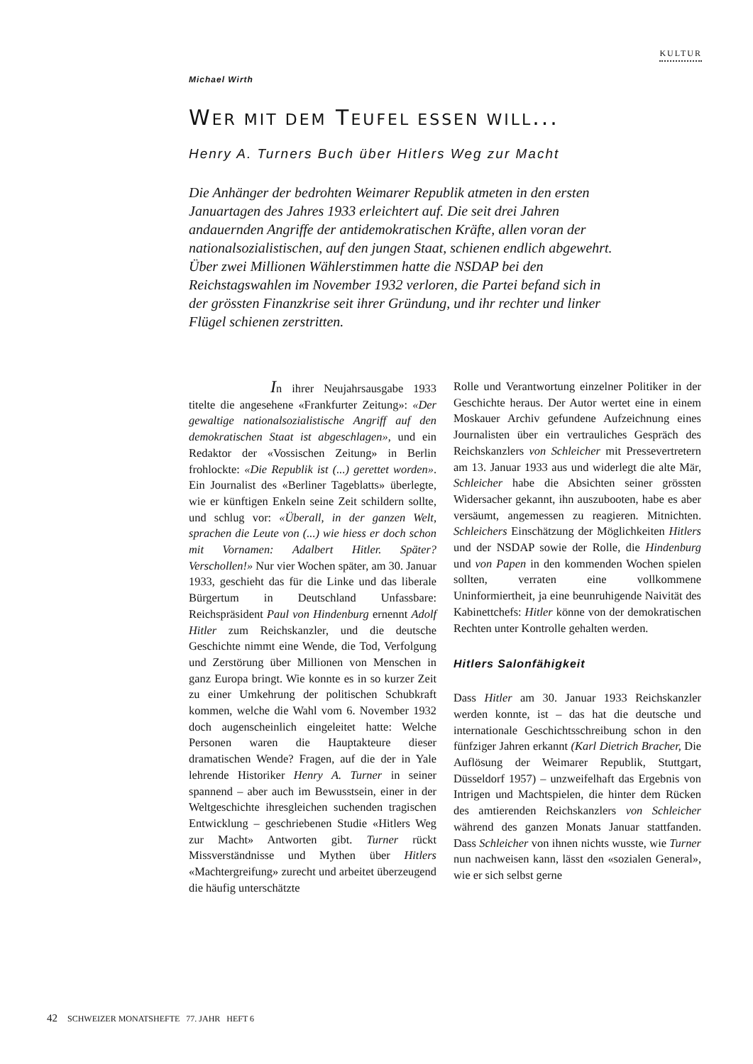KULTUR
Michael Wirth
WER MIT DEM TEUFEL ESSEN WILL...
Henry A. Turners Buch über Hitlers Weg zur Macht
Die Anhänger der bedrohten Weimarer Republik atmeten in den ersten Januartagen des Jahres 1933 erleichtert auf. Die seit drei Jahren andauernden Angriffe der antidemokratischen Kräfte, allen voran der nationalsozialistischen, auf den jungen Staat, schienen endlich abgewehrt. Über zwei Millionen Wählerstimmen hatte die NSDAP bei den Reichstagswahlen im November 1932 verloren, die Partei befand sich in der grössten Finanzkrise seit ihrer Gründung, und ihr rechter und linker Flügel schienen zerstritten.
In ihrer Neujahrsausgabe 1933 titelte die angesehene «Frankfurter Zeitung»: «Der gewaltige nationalsozialistische Angriff auf den demokratischen Staat ist abgeschlagen», und ein Redaktor der «Vossischen Zeitung» in Berlin frohlockte: «Die Republik ist (...) gerettet worden». Ein Journalist des «Berliner Tageblatts» überlegte, wie er künftigen Enkeln seine Zeit schildern sollte, und schlug vor: «Überall, in der ganzen Welt, sprachen die Leute von (...) wie hiess er doch schon mit Vornamen: Adalbert Hitler. Später? Verschollen!» Nur vier Wochen später, am 30. Januar 1933, geschieht das für die Linke und das liberale Bürgertum in Deutschland Unfassbare: Reichspräsident Paul von Hindenburg ernennt Adolf Hitler zum Reichskanzler, und die deutsche Geschichte nimmt eine Wende, die Tod, Verfolgung und Zerstörung über Millionen von Menschen in ganz Europa bringt. Wie konnte es in so kurzer Zeit zu einer Umkehrung der politischen Schubkraft kommen, welche die Wahl vom 6. November 1932 doch augenscheinlich eingeleitet hatte: Welche Personen waren die Hauptakteure dieser dramatischen Wende? Fragen, auf die der in Yale lehrende Historiker Henry A. Turner in seiner spannend – aber auch im Bewusstsein, einer in der Weltgeschichte ihresgleichen suchenden tragischen Entwicklung – geschriebenen Studie «Hitlers Weg zur Macht» Antworten gibt. Turner rückt Missverständnisse und Mythen über Hitlers «Machtergreifung» zurecht und arbeitet überzeugend die häufig unterschätzte
Rolle und Verantwortung einzelner Politiker in der Geschichte heraus. Der Autor wertet eine in einem Moskauer Archiv gefundene Aufzeichnung eines Journalisten über ein vertrauliches Gespräch des Reichskanzlers von Schleicher mit Pressevertretern am 13. Januar 1933 aus und widerlegt die alte Mär, Schleicher habe die Absichten seiner grössten Widersacher gekannt, ihn auszubooten, habe es aber versäumt, angemessen zu reagieren. Mitnichten. Schleichers Einschätzung der Möglichkeiten Hitlers und der NSDAP sowie der Rolle, die Hindenburg und von Papen in den kommenden Wochen spielen sollten, verraten eine vollkommene Uninformiertheit, ja eine beunruhigende Naivität des Kabinettchefs: Hitler könne von der demokratischen Rechten unter Kontrolle gehalten werden.
Hitlers Salonfähigkeit
Dass Hitler am 30. Januar 1933 Reichskanzler werden konnte, ist – das hat die deutsche und internationale Geschichtsschreibung schon in den fünfziger Jahren erkannt (Karl Dietrich Bracher, Die Auflösung der Weimarer Republik, Stuttgart, Düsseldorf 1957) – unzweifelhaft das Ergebnis von Intrigen und Machtspielen, die hinter dem Rücken des amtierenden Reichskanzlers von Schleicher während des ganzen Monats Januar stattfanden. Dass Schleicher von ihnen nichts wusste, wie Turner nun nachweisen kann, lässt den «sozialen General», wie er sich selbst gerne
42 SCHWEIZER MONATSHEFTE 77. JAHR HEFT 6